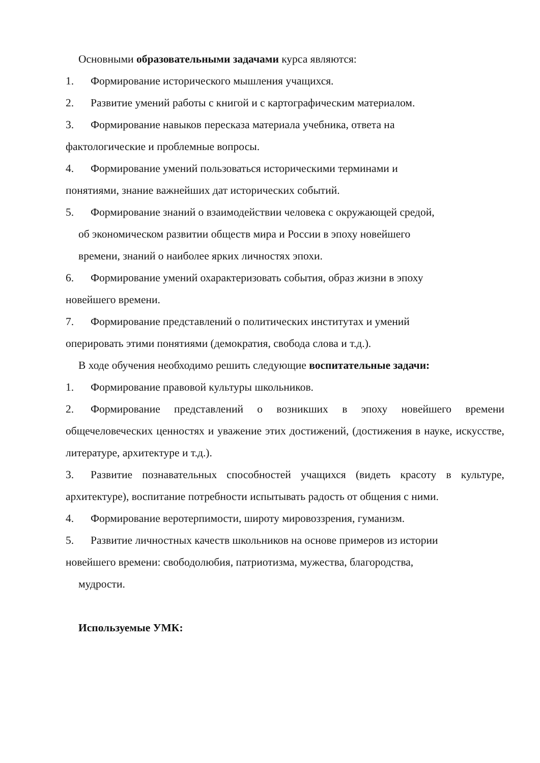Основными образовательными задачами курса являются:
1. Формирование исторического мышления учащихся.
2. Развитие умений работы с книгой и с картографическим материалом.
3. Формирование навыков пересказа материала учебника, ответа на
фактологические и проблемные вопросы.
4. Формирование умений пользоваться историческими терминами и
понятиями, знание важнейших дат исторических событий.
5. Формирование знаний о взаимодействии человека с окружающей средой,
об экономическом развитии обществ мира и России в эпоху новейшего
времени, знаний о наиболее ярких личностях эпохи.
6. Формирование умений охарактеризовать события, образ жизни в эпоху
новейшего времени.
7. Формирование представлений о политических институтах и умений
оперировать этими понятиями (демократия, свобода слова и т.д.).
В ходе обучения необходимо решить следующие воспитательные задачи:
1. Формирование правовой культуры школьников.
2. Формирование представлений о возникших в эпоху новейшего времени общечеловеческих ценностях и уважение этих достижений, (достижения в науке, искусстве, литературе, архитектуре и т.д.).
3. Развитие познавательных способностей учащихся (видеть красоту в культуре, архитектуре), воспитание потребности испытывать радость от общения с ними.
4. Формирование веротерпимости, широту мировоззрения, гуманизм.
5. Развитие личностных качеств школьников на основе примеров из истории
новейшего времени: свободолюбия, патриотизма, мужества, благородства,
мудрости.
Используемые УМК: